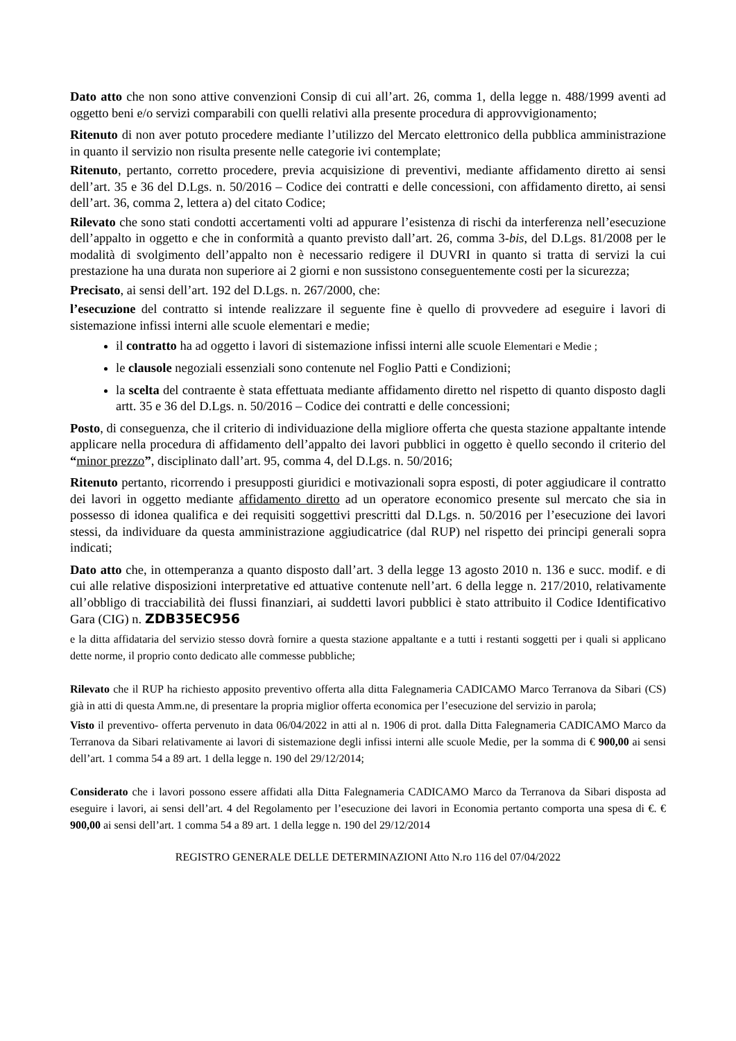Dato atto che non sono attive convenzioni Consip di cui all’art. 26, comma 1, della legge n. 488/1999 aventi ad oggetto beni e/o servizi comparabili con quelli relativi alla presente procedura di approvvigionamento;
Ritenuto di non aver potuto procedere mediante l’utilizzo del Mercato elettronico della pubblica amministrazione in quanto il servizio non risulta presente nelle categorie ivi contemplate;
Ritenuto, pertanto, corretto procedere, previa acquisizione di preventivi, mediante affidamento diretto ai sensi dell’art. 35 e 36 del D.Lgs. n. 50/2016 – Codice dei contratti e delle concessioni, con affidamento diretto, ai sensi dell’art. 36, comma 2, lettera a) del citato Codice;
Rilevato che sono stati condotti accertamenti volti ad appurare l’esistenza di rischi da interferenza nell’esecuzione dell’appalto in oggetto e che in conformità a quanto previsto dall’art. 26, comma 3-bis, del D.Lgs. 81/2008 per le modalità di svolgimento dell’appalto non è necessario redigere il DUVRI in quanto si tratta di servizi la cui prestazione ha una durata non superiore ai 2 giorni e non sussistono conseguentemente costi per la sicurezza;
Precisato, ai sensi dell’art. 192 del D.Lgs. n. 267/2000, che:
l’esecuzione del contratto si intende realizzare il seguente fine è quello di provvedere ad eseguire i lavori di sistemazione infissi interni alle scuole elementari e medie;
il contratto ha ad oggetto i lavori di sistemazione infissi interni alle scuole Elementari e Medie ;
le clausole negoziali essenziali sono contenute nel Foglio Patti e Condizioni;
la scelta del contraente è stata effettuata mediante affidamento diretto nel rispetto di quanto disposto dagli artt. 35 e 36 del D.Lgs. n. 50/2016 – Codice dei contratti e delle concessioni;
Posto, di conseguenza, che il criterio di individuazione della migliore offerta che questa stazione appaltante intende applicare nella procedura di affidamento dell’appalto dei lavori pubblici in oggetto è quello secondo il criterio del “minor prezzo”, disciplinato dall’art. 95, comma 4, del D.Lgs. n. 50/2016;
Ritenuto pertanto, ricorrendo i presupposti giuridici e motivazionali sopra esposti, di poter aggiudicare il contratto dei lavori in oggetto mediante affidamento diretto ad un operatore economico presente sul mercato che sia in possesso di idonea qualifica e dei requisiti soggettivi prescritti dal D.Lgs. n. 50/2016 per l’esecuzione dei lavori stessi, da individuare da questa amministrazione aggiudicatrice (dal RUP) nel rispetto dei principi generali sopra indicati;
Dato atto che, in ottemperanza a quanto disposto dall’art. 3 della legge 13 agosto 2010 n. 136 e succ. modif. e di cui alle relative disposizioni interpretative ed attuative contenute nell’art. 6 della legge n. 217/2010, relativamente all’obbligo di tracciabilità dei flussi finanziari, ai suddetti lavori pubblici è stato attribuito il Codice Identificativo Gara (CIG) n. ZDB35EC956
e la ditta affidataria del servizio stesso dovrà fornire a questa stazione appaltante e a tutti i restanti soggetti per i quali si applicano dette norme, il proprio conto dedicato alle commesse pubbliche;
Rilevato che il RUP ha richiesto apposito preventivo offerta alla ditta Falegnameria CADICAMO Marco Terranova da Sibari (CS) già in atti di questa Amm.ne, di presentare la propria miglior offerta economica per l’esecuzione del servizio in parola;
Visto il preventivo- offerta pervenuto in data 06/04/2022 in atti al n. 1906 di prot. dalla Ditta Falegnameria CADICAMO Marco da Terranova da Sibari relativamente ai lavori di sistemazione degli infissi interni alle scuole Medie, per la somma di € 900,00 ai sensi dell’art. 1 comma 54 a 89 art. 1 della legge n. 190 del 29/12/2014;
Considerato che i lavori possono essere affidati alla Ditta Falegnameria CADICAMO Marco da Terranova da Sibari disposta ad eseguire i lavori, ai sensi dell’art. 4 del Regolamento per l’esecuzione dei lavori in Economia pertanto comporta una spesa di €. € 900,00 ai sensi dell’art. 1 comma 54 a 89 art. 1 della legge n. 190 del 29/12/2014
REGISTRO GENERALE DELLE DETERMINAZIONI Atto N.ro 116 del 07/04/2022